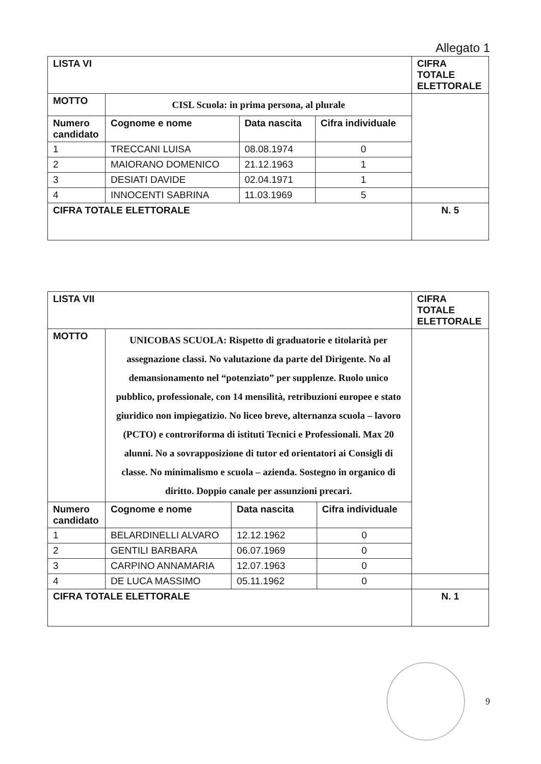Allegato 1
| LISTA VI | | | | CIFRA TOTALE ELETTORALE |
| MOTTO | CISL Scuola: in prima persona, al plurale | | | |
| Numero candidato | Cognome e nome | Data nascita | Cifra individuale | |
| 1 | TRECCANI LUISA | 08.08.1974 | 0 | |
| 2 | MAIORANO DOMENICO | 21.12.1963 | 1 | |
| 3 | DESIATI DAVIDE | 02.04.1971 | 1 | |
| 4 | INNOCENTI SABRINA | 11.03.1969 | 5 | |
| CIFRA TOTALE ELETTORALE | | | | N. 5 |
| LISTA VII | | | | CIFRA TOTALE ELETTORALE |
| MOTTO | UNICOBAS SCUOLA: Rispetto di graduatorie e titolarità per assegnazione classi. No valutazione da parte del Dirigente. No al demansionamento nel “potenziato” per supplenze. Ruolo unico pubblico, professionale, con 14 mensilità, retribuzioni europee e stato giuridico non impiegatizio. No liceo breve, alternanza scuola – lavoro (PCTO) e controriforma di istituti Tecnici e Professionali. Max 20 alunni. No a sovrapposizione di tutor ed orientatori ai Consigli di classe. No minimalismo e scuola – azienda. Sostegno in organico di diritto. Doppio canale per assunzioni precari. | | | |
| Numero candidato | Cognome e nome | Data nascita | Cifra individuale | |
| 1 | BELARDINELLI ALVARO | 12.12.1962 | 0 | |
| 2 | GENTILI BARBARA | 06.07.1969 | 0 | |
| 3 | CARPINO ANNAMARIA | 12.07.1963 | 0 | |
| 4 | DE LUCA MASSIMO | 05.11.1962 | 0 | |
| CIFRA TOTALE ELETTORALE | | | | N. 1 |
9